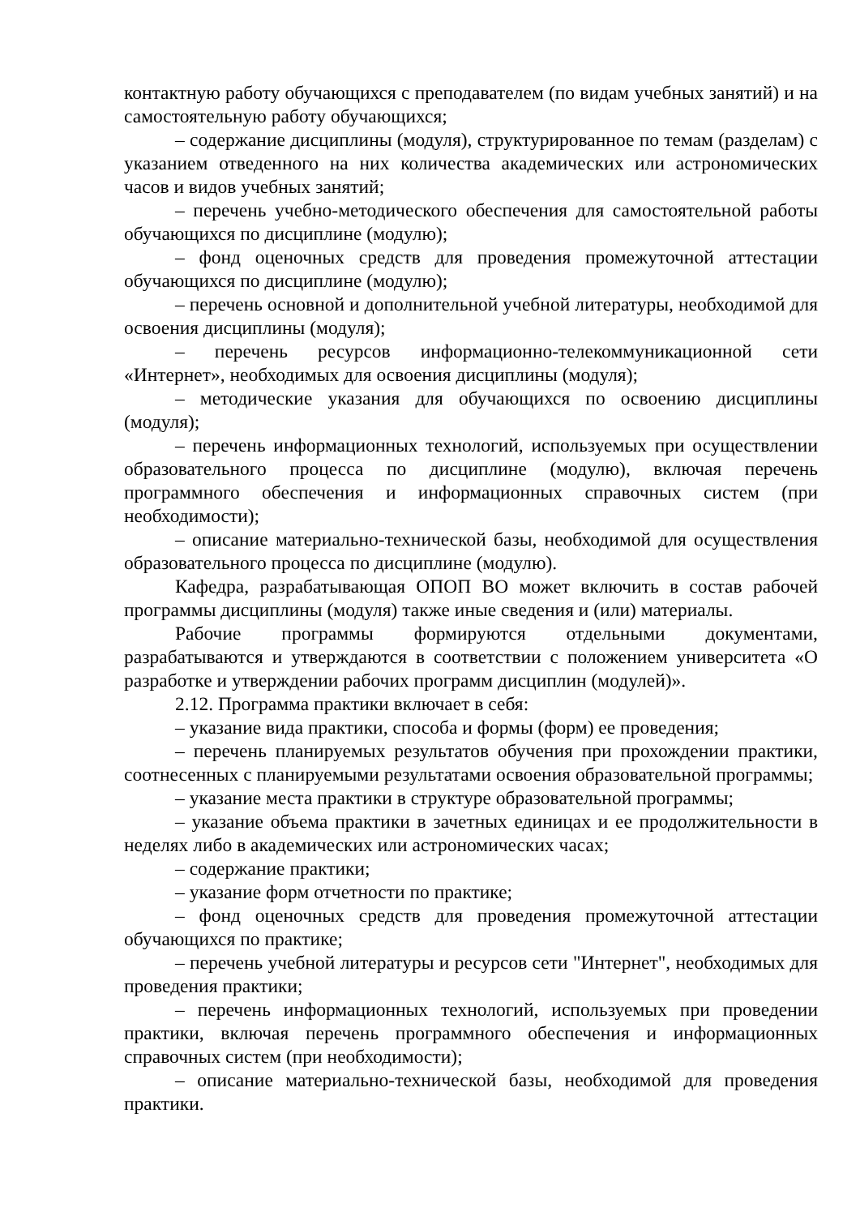контактную работу обучающихся с преподавателем (по видам учебных занятий) и на самостоятельную работу обучающихся;
– содержание дисциплины (модуля), структурированное по темам (разделам) с указанием отведенного на них количества академических или астрономических часов и видов учебных занятий;
– перечень учебно-методического обеспечения для самостоятельной работы обучающихся по дисциплине (модулю);
– фонд оценочных средств для проведения промежуточной аттестации обучающихся по дисциплине (модулю);
– перечень основной и дополнительной учебной литературы, необходимой для освоения дисциплины (модуля);
– перечень ресурсов информационно-телекоммуникационной сети «Интернет», необходимых для освоения дисциплины (модуля);
– методические указания для обучающихся по освоению дисциплины (модуля);
– перечень информационных технологий, используемых при осуществлении образовательного процесса по дисциплине (модулю), включая перечень программного обеспечения и информационных справочных систем (при необходимости);
– описание материально-технической базы, необходимой для осуществления образовательного процесса по дисциплине (модулю).
Кафедра, разрабатывающая ОПОП ВО может включить в состав рабочей программы дисциплины (модуля) также иные сведения и (или) материалы.
Рабочие программы формируются отдельными документами, разрабатываются и утверждаются в соответствии с положением университета «О разработке и утверждении рабочих программ дисциплин (модулей)».
2.12. Программа практики включает в себя:
– указание вида практики, способа и формы (форм) ее проведения;
– перечень планируемых результатов обучения при прохождении практики, соотнесенных с планируемыми результатами освоения образовательной программы;
– указание места практики в структуре образовательной программы;
– указание объема практики в зачетных единицах и ее продолжительности в неделях либо в академических или астрономических часах;
– содержание практики;
– указание форм отчетности по практике;
– фонд оценочных средств для проведения промежуточной аттестации обучающихся по практике;
– перечень учебной литературы и ресурсов сети "Интернет", необходимых для проведения практики;
– перечень информационных технологий, используемых при проведении практики, включая перечень программного обеспечения и информационных справочных систем (при необходимости);
– описание материально-технической базы, необходимой для проведения практики.